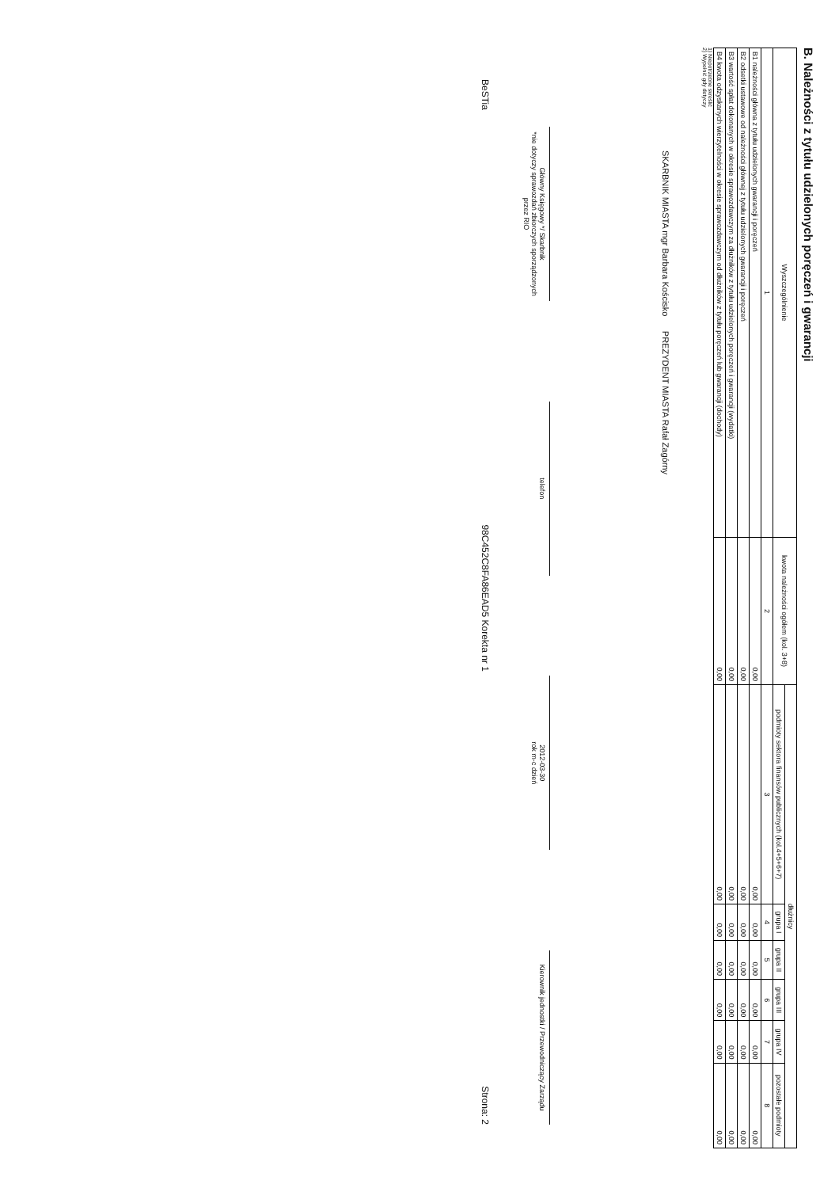B. Należności z tytułu udzielonych poręczeń i gwarancji
| Wyszczególnienie | kwota należności ogółem (kol. 3+8) | dłużnicy | | | | | |
| --- | --- | --- | --- | --- | --- | --- | --- |
| | | podmioty sektora finansów publicznych (kol.4+5+6+7) | grupa I | grupa II | grupa III | grupa IV | pozostałe podmioty |
| 1 | 2 | 3 | 4 | 5 | 6 | 7 | 8 |
| B1 należności główna z tytułu udzielonych gwarancji i poręczeń | 0,00 | 0,00 | 0,00 | 0,00 | 0,00 | 0,00 | 0,00 |
| B2 odsetki ustawowe od należności głównej z tytułu udzielonych gwarancji i poręczeń | 0,00 | 0,00 | 0,00 | 0,00 | 0,00 | 0,00 | 0,00 |
| B3 wartość spłat dokonanych w okresie sprawozdawczym za dłużników z tytułu udzielonych poręczeń i gwarancji (wydatki) | 0,00 | 0,00 | 0,00 | 0,00 | 0,00 | 0,00 | 0,00 |
| B4 kwota odzyskanych wierzytelności w okresie sprawozdawczym od dłużników z tytułu poręczeń lub gwarancji (dochody) | 0,00 | 0,00 | 0,00 | 0,00 | 0,00 | 0,00 | 0,00 |
1) Niepotrzebne skreślić
2) Wypełnić gdy dotyczy
SKARBNIK MIASTA mgr Barbara Kościsko PREZYDENT MIASTA Rafał Zagórny
Główny Księgowy */ Skarbnik
*nie dotyczy sprawozdań zbiorczych sporządzonych przez RIO
telefon
2012-03-30
rok m-c dzień
Kierownik jednostki / Przewodniczący Zarządu
BeSTia 98C452C8FA86EAD5 Korekta nr 1 Strona: 2